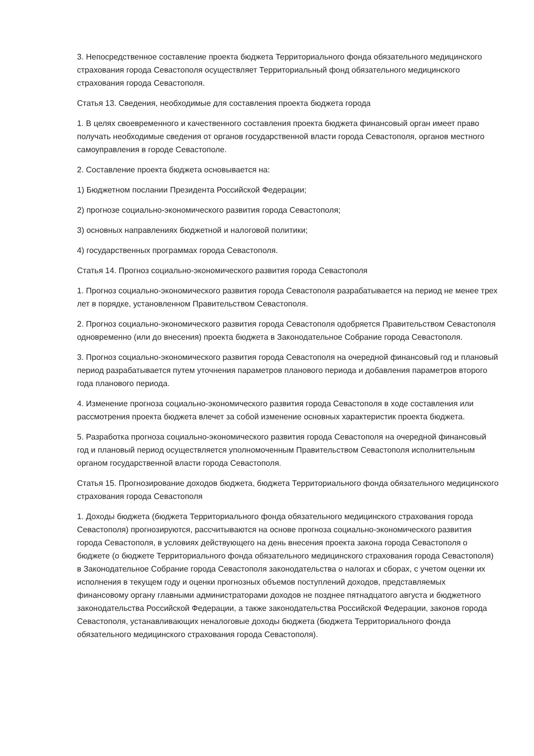3. Непосредственное составление проекта бюджета Территориального фонда обязательного медицинского страхования города Севастополя осуществляет Территориальный фонд обязательного медицинского страхования города Севастополя.
Статья 13. Сведения, необходимые для составления проекта бюджета города
1. В целях своевременного и качественного составления проекта бюджета финансовый орган имеет право получать необходимые сведения от органов государственной власти города Севастополя, органов местного самоуправления в городе Севастополе.
2. Составление проекта бюджета основывается на:
1) Бюджетном послании Президента Российской Федерации;
2) прогнозе социально-экономического развития города Севастополя;
3) основных направлениях бюджетной и налоговой политики;
4) государственных программах города Севастополя.
Статья 14. Прогноз социально-экономического развития города Севастополя
1. Прогноз социально-экономического развития города Севастополя разрабатывается на период не менее трех лет в порядке, установленном Правительством Севастополя.
2. Прогноз социально-экономического развития города Севастополя одобряется Правительством Севастополя одновременно (или до внесения) проекта бюджета в Законодательное Собрание города Севастополя.
3. Прогноз социально-экономического развития города Севастополя на очередной финансовый год и плановый период разрабатывается путем уточнения параметров планового периода и добавления параметров второго года планового периода.
4. Изменение прогноза социально-экономического развития города Севастополя в ходе составления или рассмотрения проекта бюджета влечет за собой изменение основных характеристик проекта бюджета.
5. Разработка прогноза социально-экономического развития города Севастополя на очередной финансовый год и плановый период осуществляется уполномоченным Правительством Севастополя исполнительным органом государственной власти города Севастополя.
Статья 15. Прогнозирование доходов бюджета, бюджета Территориального фонда обязательного медицинского страхования города Севастополя
1. Доходы бюджета (бюджета Территориального фонда обязательного медицинского страхования города Севастополя) прогнозируются, рассчитываются на основе прогноза социально-экономического развития города Севастополя, в условиях действующего на день внесения проекта закона города Севастополя о бюджете (о бюджете Территориального фонда обязательного медицинского страхования города Севастополя) в Законодательное Собрание города Севастополя законодательства о налогах и сборах, с учетом оценки их исполнения в текущем году и оценки прогнозных объемов поступлений доходов, представляемых финансовому органу главными администраторами доходов не позднее пятнадцатого августа и бюджетного законодательства Российской Федерации, а также законодательства Российской Федерации, законов города Севастополя, устанавливающих неналоговые доходы бюджета (бюджета Территориального фонда обязательного медицинского страхования города Севастополя).